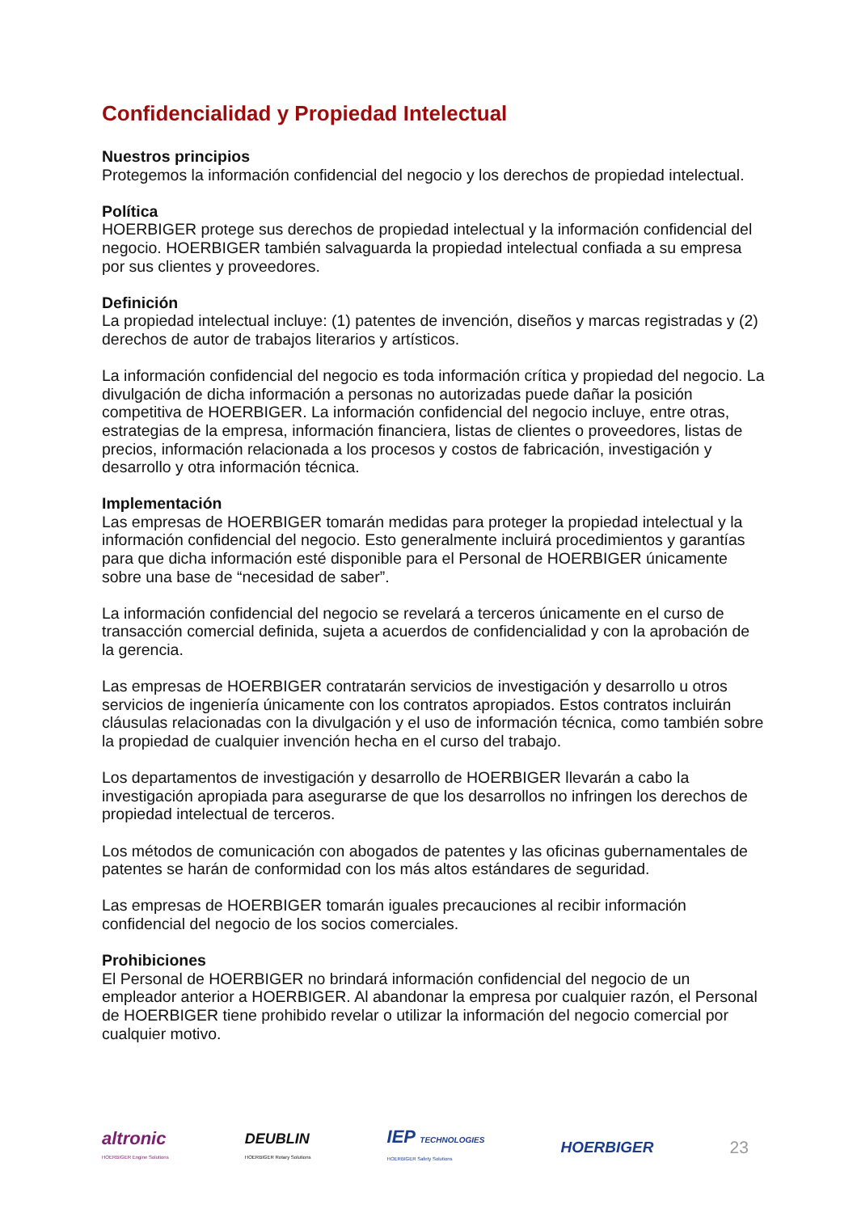Confidencialidad y Propiedad Intelectual
Nuestros principios
Protegemos la información confidencial del negocio y los derechos de propiedad intelectual.
Política
HOERBIGER protege sus derechos de propiedad intelectual y la información confidencial del negocio. HOERBIGER también salvaguarda la propiedad intelectual confiada a su empresa por sus clientes y proveedores.
Definición
La propiedad intelectual incluye: (1) patentes de invención, diseños y marcas registradas y (2) derechos de autor de trabajos literarios y artísticos.
La información confidencial del negocio es toda información crítica y propiedad del negocio. La divulgación de dicha información a personas no autorizadas puede dañar la posición competitiva de HOERBIGER. La información confidencial del negocio incluye, entre otras, estrategias de la empresa, información financiera, listas de clientes o proveedores, listas de precios, información relacionada a los procesos y costos de fabricación, investigación y desarrollo y otra información técnica.
Implementación
Las empresas de HOERBIGER tomarán medidas para proteger la propiedad intelectual y la información confidencial del negocio. Esto generalmente incluirá procedimientos y garantías para que dicha información esté disponible para el Personal de HOERBIGER únicamente sobre una base de “necesidad de saber”.
La información confidencial del negocio se revelará a terceros únicamente en el curso de transacción comercial definida, sujeta a acuerdos de confidencialidad y con la aprobación de la gerencia.
Las empresas de HOERBIGER contratarán servicios de investigación y desarrollo u otros servicios de ingeniería únicamente con los contratos apropiados. Estos contratos incluirán cláusulas relacionadas con la divulgación y el uso de información técnica, como también sobre la propiedad de cualquier invención hecha en el curso del trabajo.
Los departamentos de investigación y desarrollo de HOERBIGER llevarán a cabo la investigación apropiada para asegurarse de que los desarrollos no infringen los derechos de propiedad intelectual de terceros.
Los métodos de comunicación con abogados de patentes y las oficinas gubernamentales de patentes se harán de conformidad con los más altos estándares de seguridad.
Las empresas de HOERBIGER tomarán iguales precauciones al recibir información confidencial del negocio de los socios comerciales.
Prohibiciones
El Personal de HOERBIGER no brindará información confidencial del negocio de un empleador anterior a HOERBIGER. Al abandonar la empresa por cualquier razón, el Personal de HOERBIGER tiene prohibido revelar o utilizar la información del negocio comercial por cualquier motivo.
altronic
HOERBIGER Engine Solutions DEUBLIN
HOERBIGER Rotary Solutions IEP TECHNOLOGIES
HOERBIGER Safety Solutions HOERBIGER 23